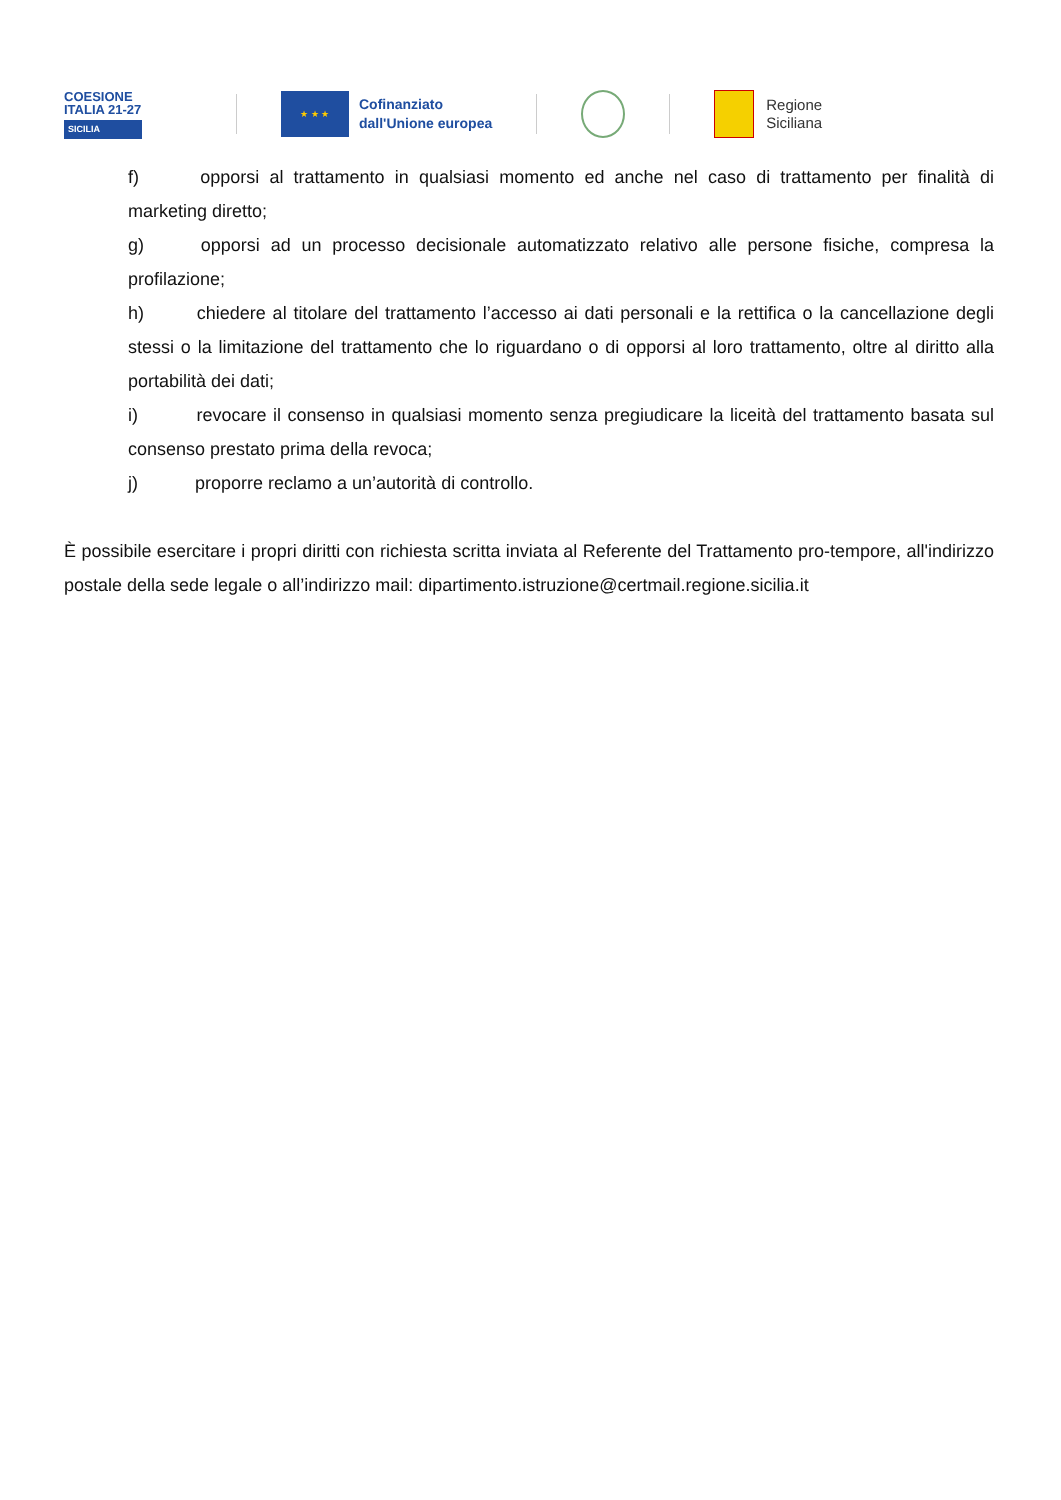COESIONE
ITALIA 21-27
SICILIA
★ ★ ★
Cofinanziato
dall'Unione europea
Regione
Siciliana
f) opporsi al trattamento in qualsiasi momento ed anche nel caso di trattamento per finalità di marketing diretto;
g) opporsi ad un processo decisionale automatizzato relativo alle persone fisiche, compresa la profilazione;
h) chiedere al titolare del trattamento l’accesso ai dati personali e la rettifica o la cancellazione degli stessi o la limitazione del trattamento che lo riguardano o di opporsi al loro trattamento, oltre al diritto alla portabilità dei dati;
i) revocare il consenso in qualsiasi momento senza pregiudicare la liceità del trattamento basata sul consenso prestato prima della revoca;
j) proporre reclamo a un’autorità di controllo.
È possibile esercitare i propri diritti con richiesta scritta inviata al Referente del Trattamento pro-tempore, all'indirizzo postale della sede legale o all’indirizzo mail: dipartimento.istruzione@certmail.regione.sicilia.it